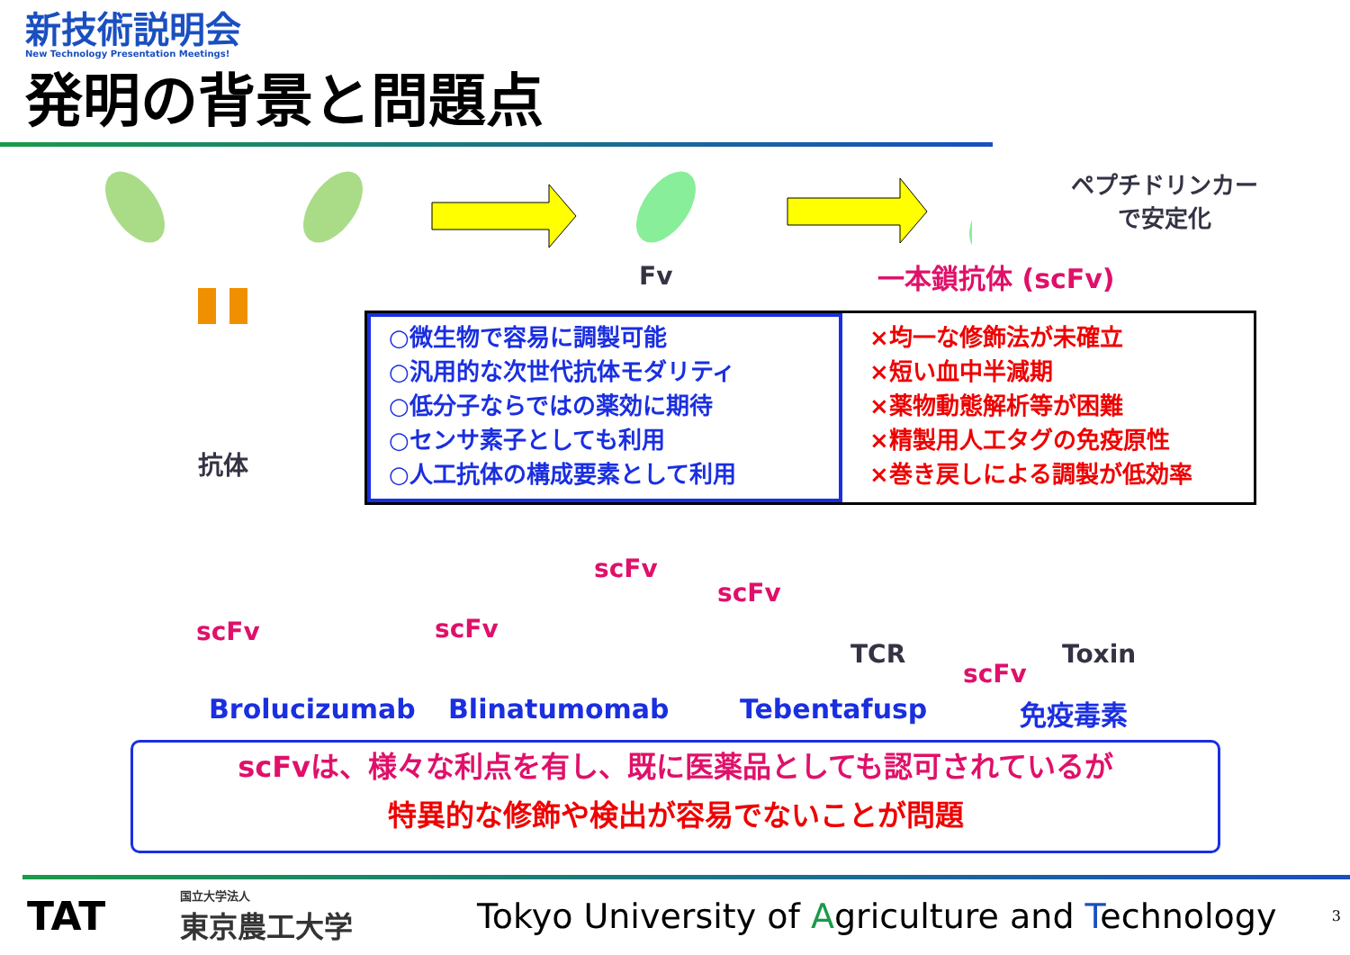新技術説明会
New Technology Presentation Meetings!
発明の背景と問題点
抗体
Fv
ペプチドリンカー
で安定化
一本鎖抗体 (scFv)
○微生物で容易に調製可能
○汎用的な次世代抗体モダリティ
○低分子ならではの薬効に期待
○センサ素子としても利用
○人工抗体の構成要素として利用
×均一な修飾法が未確立
×短い血中半減期
×薬物動態解析等が困難
×精製用人工タグの免疫原性
×巻き戻しによる調製が低効率
scFv
scFv scFv
scFv
TCR Toxin
scFv
Brolucizumab Blinatumomab Tebentafusp 免疫毒素
scFvは、様々な利点を有し、既に医薬品としても認可されているが
特異的な修飾や検出が容易でないことが問題
TAT
国立大学法人
東京農工大学
Tokyo University of Agriculture and Technology
3